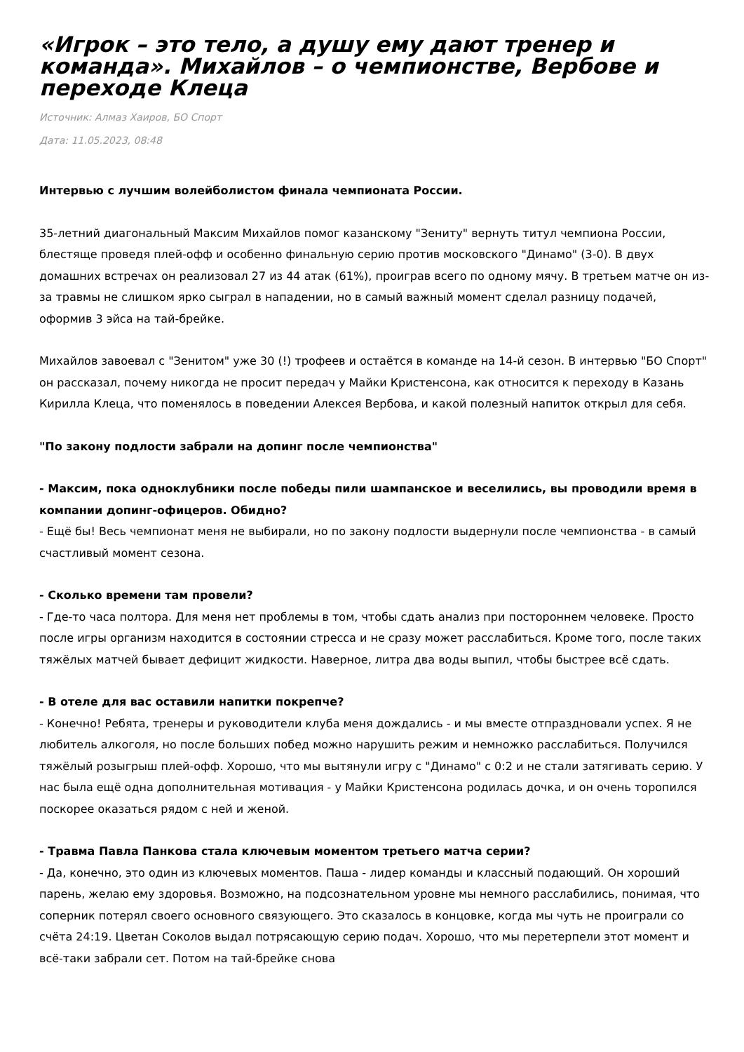«Игрок – это тело, а душу ему дают тренер и команда». Михайлов – о чемпионстве, Вербове и переходе Клеца
Источник: Алмаз Хаиров, БО Спорт
Дата: 11.05.2023, 08:48
Интервью с лучшим волейболистом финала чемпионата России.
35-летний диагональный Максим Михайлов помог казанскому "Зениту" вернуть титул чемпиона России, блестяще проведя плей-офф и особенно финальную серию против московского "Динамо" (3-0). В двух домашних встречах он реализовал 27 из 44 атак (61%), проиграв всего по одному мячу. В третьем матче он из-за травмы не слишком ярко сыграл в нападении, но в самый важный момент сделал разницу подачей, оформив 3 эйса на тай-брейке.
Михайлов завоевал с "Зенитом" уже 30 (!) трофеев и остаётся в команде на 14-й сезон. В интервью "БО Спорт" он рассказал, почему никогда не просит передач у Майки Кристенсона, как относится к переходу в Казань Кирилла Клеца, что поменялось в поведении Алексея Вербова, и какой полезный напиток открыл для себя.
"По закону подлости забрали на допинг после чемпионства"
- Максим, пока одноклубники после победы пили шампанское и веселились, вы проводили время в компании допинг-офицеров. Обидно?
- Ещё бы! Весь чемпионат меня не выбирали, но по закону подлости выдернули после чемпионства - в самый счастливый момент сезона.
- Сколько времени там провели?
- Где-то часа полтора. Для меня нет проблемы в том, чтобы сдать анализ при постороннем человеке. Просто после игры организм находится в состоянии стресса и не сразу может расслабиться. Кроме того, после таких тяжёлых матчей бывает дефицит жидкости. Наверное, литра два воды выпил, чтобы быстрее всё сдать.
- В отеле для вас оставили напитки покрепче?
- Конечно! Ребята, тренеры и руководители клуба меня дождались - и мы вместе отпраздновали успех. Я не любитель алкоголя, но после больших побед можно нарушить режим и немножко расслабиться. Получился тяжёлый розыгрыш плей-офф. Хорошо, что мы вытянули игру с "Динамо" с 0:2 и не стали затягивать серию. У нас была ещё одна дополнительная мотивация - у Майки Кристенсона родилась дочка, и он очень торопился поскорее оказаться рядом с ней и женой.
- Травма Павла Панкова стала ключевым моментом третьего матча серии?
- Да, конечно, это один из ключевых моментов. Паша - лидер команды и классный подающий. Он хороший парень, желаю ему здоровья. Возможно, на подсознательном уровне мы немного расслабились, понимая, что соперник потерял своего основного связующего. Это сказалось в концовке, когда мы чуть не проиграли со счёта 24:19. Цветан Соколов выдал потрясающую серию подач. Хорошо, что мы перетерпели этот момент и всё-таки забрали сет. Потом на тай-брейке снова